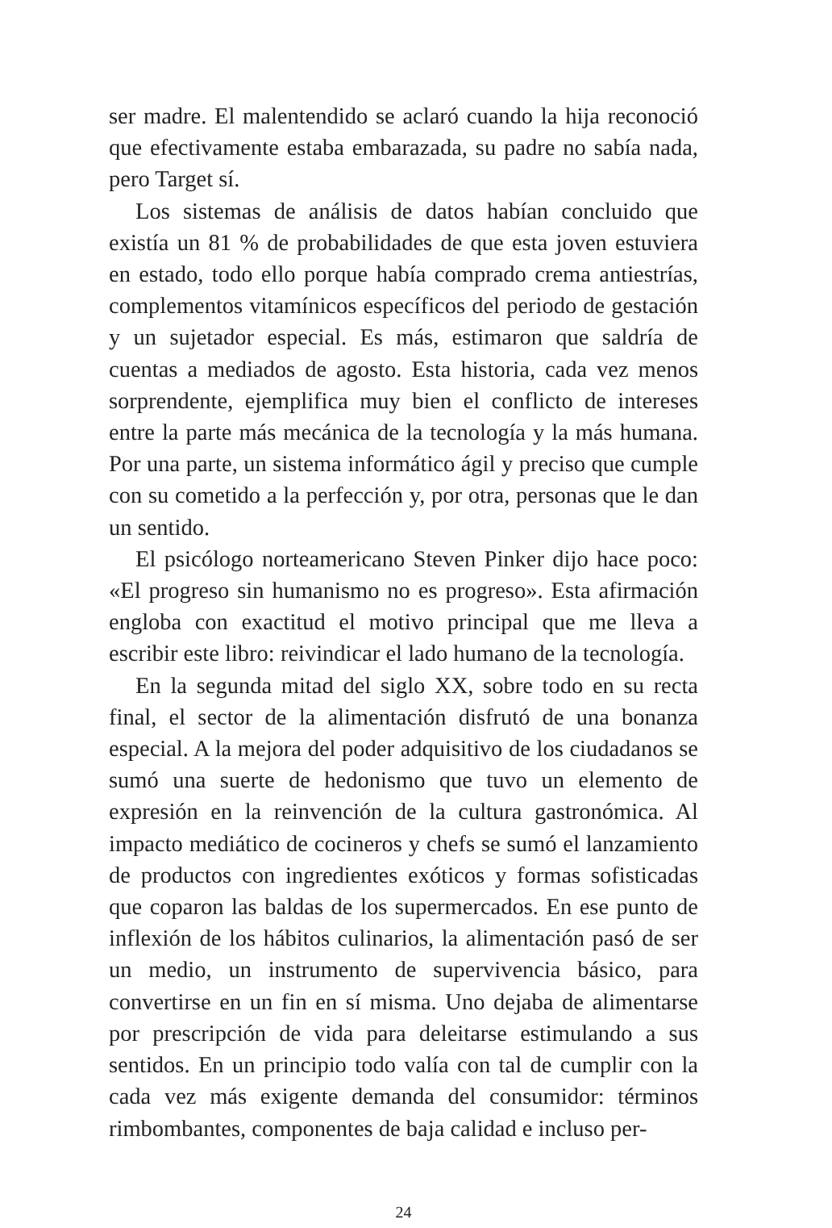ser madre. El malentendido se aclaró cuando la hija reconoció que efectivamente estaba embarazada, su padre no sabía nada, pero Target sí.
Los sistemas de análisis de datos habían concluido que existía un 81 % de probabilidades de que esta joven estuviera en estado, todo ello porque había comprado crema antiestrías, complementos vitamínicos específicos del periodo de gestación y un sujetador especial. Es más, estimaron que saldría de cuentas a mediados de agosto. Esta historia, cada vez menos sorprendente, ejemplifica muy bien el conflicto de intereses entre la parte más mecánica de la tecnología y la más humana. Por una parte, un sistema informático ágil y preciso que cumple con su cometido a la perfección y, por otra, personas que le dan un sentido.
El psicólogo norteamericano Steven Pinker dijo hace poco: «El progreso sin humanismo no es progreso». Esta afirmación engloba con exactitud el motivo principal que me lleva a escribir este libro: reivindicar el lado humano de la tecnología.
En la segunda mitad del siglo XX, sobre todo en su recta final, el sector de la alimentación disfrutó de una bonanza especial. A la mejora del poder adquisitivo de los ciudadanos se sumó una suerte de hedonismo que tuvo un elemento de expresión en la reinvención de la cultura gastronómica. Al impacto mediático de cocineros y chefs se sumó el lanzamiento de productos con ingredientes exóticos y formas sofisticadas que coparon las baldas de los supermercados. En ese punto de inflexión de los hábitos culinarios, la alimentación pasó de ser un medio, un instrumento de supervivencia básico, para convertirse en un fin en sí misma. Uno dejaba de alimentarse por prescripción de vida para deleitarse estimulando a sus sentidos. En un principio todo valía con tal de cumplir con la cada vez más exigente demanda del consumidor: términos rimbombantes, componentes de baja calidad e incluso per-
24